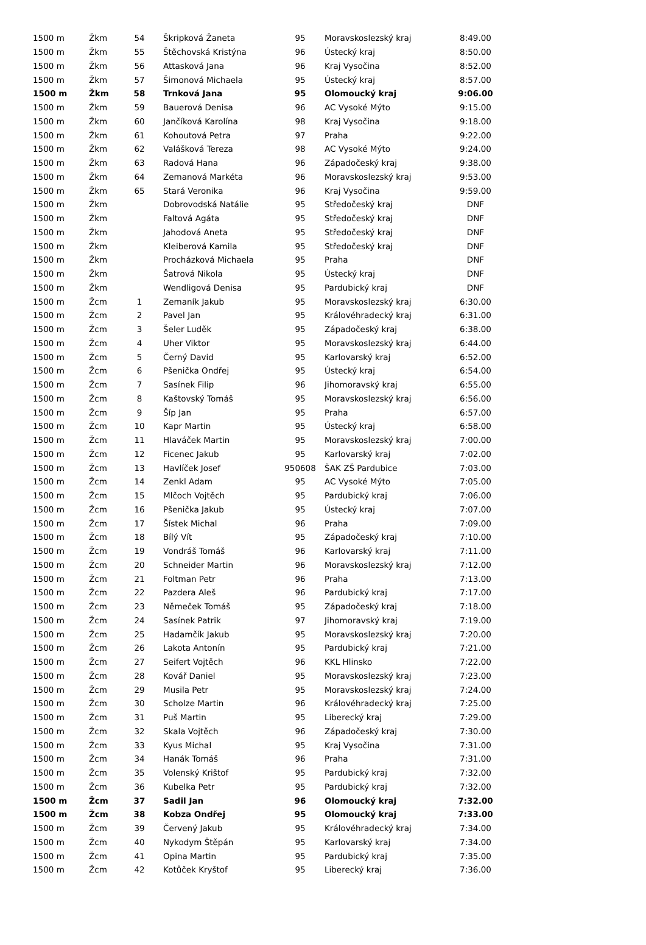| 1500 m | Žkm | 54 | Škripková Žaneta | 95 | Moravskoslezský kraj | 8:49.00 |
| 1500 m | Žkm | 55 | Štěchovská Kristýna | 96 | Ústecký kraj | 8:50.00 |
| 1500 m | Žkm | 56 | Attasková Jana | 96 | Kraj Vysočina | 8:52.00 |
| 1500 m | Žkm | 57 | Šimonová Michaela | 95 | Ústecký kraj | 8:57.00 |
| 1500 m | Žkm | 58 | Trnková Jana | 95 | Olomoucký kraj | 9:06.00 |
| 1500 m | Žkm | 59 | Bauerová Denisa | 96 | AC Vysoké Mýto | 9:15.00 |
| 1500 m | Žkm | 60 | Jančíková Karolína | 98 | Kraj Vysočina | 9:18.00 |
| 1500 m | Žkm | 61 | Kohoutová Petra | 97 | Praha | 9:22.00 |
| 1500 m | Žkm | 62 | Valášková Tereza | 98 | AC Vysoké Mýto | 9:24.00 |
| 1500 m | Žkm | 63 | Radová Hana | 96 | Západočeský kraj | 9:38.00 |
| 1500 m | Žkm | 64 | Zemanová Markéta | 96 | Moravskoslezský kraj | 9:53.00 |
| 1500 m | Žkm | 65 | Stará Veronika | 96 | Kraj Vysočina | 9:59.00 |
| 1500 m | Žkm | | Dobrovodská Natálie | 95 | Středočeský kraj | DNF |
| 1500 m | Žkm | | Faltová Agáta | 95 | Středočeský kraj | DNF |
| 1500 m | Žkm | | Jahodová Aneta | 95 | Středočeský kraj | DNF |
| 1500 m | Žkm | | Kleiberová Kamila | 95 | Středočeský kraj | DNF |
| 1500 m | Žkm | | Procházková Michaela | 95 | Praha | DNF |
| 1500 m | Žkm | | Šatrová Nikola | 95 | Ústecký kraj | DNF |
| 1500 m | Žkm | | Wendligová Denisa | 95 | Pardubický kraj | DNF |
| 1500 m | Žcm | 1 | Zemaník Jakub | 95 | Moravskoslezský kraj | 6:30.00 |
| 1500 m | Žcm | 2 | Pavel Jan | 95 | Královéhradecký kraj | 6:31.00 |
| 1500 m | Žcm | 3 | Šeler Luděk | 95 | Západočeský kraj | 6:38.00 |
| 1500 m | Žcm | 4 | Uher Viktor | 95 | Moravskoslezský kraj | 6:44.00 |
| 1500 m | Žcm | 5 | Černý David | 95 | Karlovarský kraj | 6:52.00 |
| 1500 m | Žcm | 6 | Pšenička Ondřej | 95 | Ústecký kraj | 6:54.00 |
| 1500 m | Žcm | 7 | Sasínek Filip | 96 | Jihomoravský kraj | 6:55.00 |
| 1500 m | Žcm | 8 | Kaštovský Tomáš | 95 | Moravskoslezský kraj | 6:56.00 |
| 1500 m | Žcm | 9 | Šíp Jan | 95 | Praha | 6:57.00 |
| 1500 m | Žcm | 10 | Kapr Martin | 95 | Ústecký kraj | 6:58.00 |
| 1500 m | Žcm | 11 | Hlaváček Martin | 95 | Moravskoslezský kraj | 7:00.00 |
| 1500 m | Žcm | 12 | Ficenec Jakub | 95 | Karlovarský kraj | 7:02.00 |
| 1500 m | Žcm | 13 | Havlíček Josef | 950608 | ŠAK ZŠ Pardubice | 7:03.00 |
| 1500 m | Žcm | 14 | Zenkl Adam | 95 | AC Vysoké Mýto | 7:05.00 |
| 1500 m | Žcm | 15 | Mlčoch Vojtěch | 95 | Pardubický kraj | 7:06.00 |
| 1500 m | Žcm | 16 | Pšenička Jakub | 95 | Ústecký kraj | 7:07.00 |
| 1500 m | Žcm | 17 | Šístek Michal | 96 | Praha | 7:09.00 |
| 1500 m | Žcm | 18 | Bílý Vít | 95 | Západočeský kraj | 7:10.00 |
| 1500 m | Žcm | 19 | Vondráš Tomáš | 96 | Karlovarský kraj | 7:11.00 |
| 1500 m | Žcm | 20 | Schneider Martin | 96 | Moravskoslezský kraj | 7:12.00 |
| 1500 m | Žcm | 21 | Foltman Petr | 96 | Praha | 7:13.00 |
| 1500 m | Žcm | 22 | Pazdera Aleš | 96 | Pardubický kraj | 7:17.00 |
| 1500 m | Žcm | 23 | Němeček Tomáš | 95 | Západočeský kraj | 7:18.00 |
| 1500 m | Žcm | 24 | Sasínek Patrik | 97 | Jihomoravský kraj | 7:19.00 |
| 1500 m | Žcm | 25 | Hadamčík Jakub | 95 | Moravskoslezský kraj | 7:20.00 |
| 1500 m | Žcm | 26 | Lakota Antonín | 95 | Pardubický kraj | 7:21.00 |
| 1500 m | Žcm | 27 | Seifert Vojtěch | 96 | KKL Hlinsko | 7:22.00 |
| 1500 m | Žcm | 28 | Kovář Daniel | 95 | Moravskoslezský kraj | 7:23.00 |
| 1500 m | Žcm | 29 | Musila Petr | 95 | Moravskoslezský kraj | 7:24.00 |
| 1500 m | Žcm | 30 | Scholze Martin | 96 | Královéhradecký kraj | 7:25.00 |
| 1500 m | Žcm | 31 | Puš Martin | 95 | Liberecký kraj | 7:29.00 |
| 1500 m | Žcm | 32 | Skala Vojtěch | 96 | Západočeský kraj | 7:30.00 |
| 1500 m | Žcm | 33 | Kyus Michal | 95 | Kraj Vysočina | 7:31.00 |
| 1500 m | Žcm | 34 | Hanák Tomáš | 96 | Praha | 7:31.00 |
| 1500 m | Žcm | 35 | Volenský Krištof | 95 | Pardubický kraj | 7:32.00 |
| 1500 m | Žcm | 36 | Kubelka Petr | 95 | Pardubický kraj | 7:32.00 |
| 1500 m | Žcm | 37 | Sadil Jan | 96 | Olomoucký kraj | 7:32.00 |
| 1500 m | Žcm | 38 | Kobza Ondřej | 95 | Olomoucký kraj | 7:33.00 |
| 1500 m | Žcm | 39 | Červený Jakub | 95 | Královéhradecký kraj | 7:34.00 |
| 1500 m | Žcm | 40 | Nykodym Štěpán | 95 | Karlovarský kraj | 7:34.00 |
| 1500 m | Žcm | 41 | Opina Martin | 95 | Pardubický kraj | 7:35.00 |
| 1500 m | Žcm | 42 | Kotůček Kryštof | 95 | Liberecký kraj | 7:36.00 |